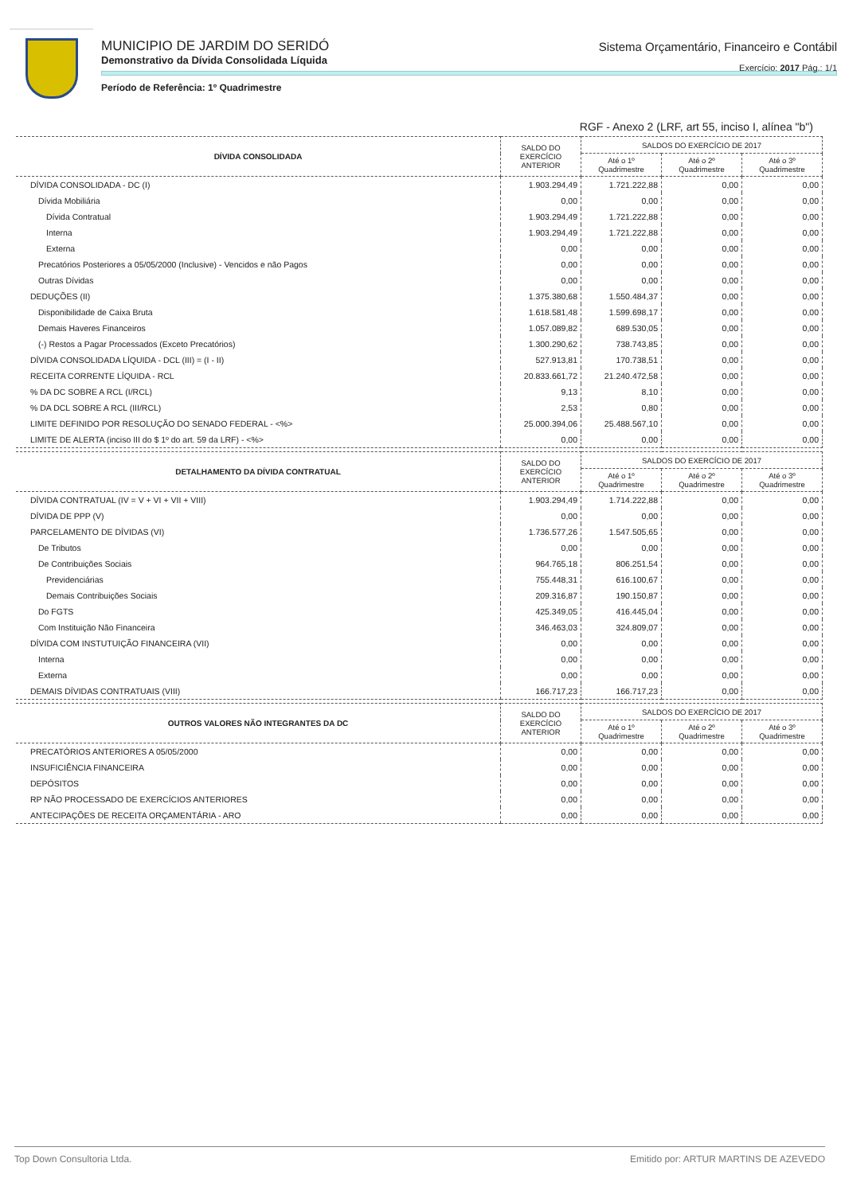MUNICIPIO DE JARDIM DO SERIDÓ
Demonstrativo da Dívida Consolidada Líquida
Período de Referência: 1º Quadrimestre
Sistema Orçamentário, Financeiro e Contábil
Exercício: 2017 Pág.: 1/1
RGF - Anexo 2 (LRF, art 55, inciso I, alínea "b")
| DÍVIDA CONSOLIDADA | SALDO DO EXERCÍCIO ANTERIOR | SALDOS DO EXERCÍCIO DE 2017 | | |
| --- | --- | --- | --- | --- |
| | | Até o 1º Quadrimestre | Até o 2º Quadrimestre | Até o 3º Quadrimestre |
| DÍVIDA CONSOLIDADA - DC (I) | 1.903.294,49 | 1.721.222,88 | 0,00 | 0,00 |
| Dívida Mobiliária | 0,00 | 0,00 | 0,00 | 0,00 |
| Dívida Contratual | 1.903.294,49 | 1.721.222,88 | 0,00 | 0,00 |
| Interna | 1.903.294,49 | 1.721.222,88 | 0,00 | 0,00 |
| Externa | 0,00 | 0,00 | 0,00 | 0,00 |
| Precatórios Posteriores a 05/05/2000 (Inclusive) - Vencidos e não Pagos | 0,00 | 0,00 | 0,00 | 0,00 |
| Outras Dívidas | 0,00 | 0,00 | 0,00 | 0,00 |
| DEDUÇÕES (II) | 1.375.380,68 | 1.550.484,37 | 0,00 | 0,00 |
| Disponibilidade de Caixa Bruta | 1.618.581,48 | 1.599.698,17 | 0,00 | 0,00 |
| Demais Haveres Financeiros | 1.057.089,82 | 689.530,05 | 0,00 | 0,00 |
| (-) Restos a Pagar Processados (Exceto Precatórios) | 1.300.290,62 | 738.743,85 | 0,00 | 0,00 |
| DÍVIDA CONSOLIDADA LÍQUIDA - DCL (III) = (I - II) | 527.913,81 | 170.738,51 | 0,00 | 0,00 |
| RECEITA CORRENTE LÍQUIDA - RCL | 20.833.661,72 | 21.240.472,58 | 0,00 | 0,00 |
| % DA DC SOBRE A RCL (I/RCL) | 9,13 | 8,10 | 0,00 | 0,00 |
| % DA DCL SOBRE A RCL (III/RCL) | 2,53 | 0,80 | 0,00 | 0,00 |
| LIMITE DEFINIDO POR RESOLUÇÃO DO SENADO FEDERAL - <%> | 25.000.394,06 | 25.488.567,10 | 0,00 | 0,00 |
| LIMITE DE ALERTA (inciso III do $ 1º do art. 59 da LRF) - <%> | 0,00 | 0,00 | 0,00 | 0,00 |
| DETALHAMENTO DA DÍVIDA CONTRATUAL | SALDO DO EXERCÍCIO ANTERIOR | SALDOS DO EXERCÍCIO DE 2017 | | |
| --- | --- | --- | --- | --- |
| | | Até o 1º Quadrimestre | Até o 2º Quadrimestre | Até o 3º Quadrimestre |
| DÍVIDA CONTRATUAL (IV = V + VI + VII + VIII) | 1.903.294,49 | 1.714.222,88 | 0,00 | 0,00 |
| DÍVIDA DE PPP (V) | 0,00 | 0,00 | 0,00 | 0,00 |
| PARCELAMENTO DE DÍVIDAS (VI) | 1.736.577,26 | 1.547.505,65 | 0,00 | 0,00 |
| De Tributos | 0,00 | 0,00 | 0,00 | 0,00 |
| De Contribuições Sociais | 964.765,18 | 806.251,54 | 0,00 | 0,00 |
| Previdenciárias | 755.448,31 | 616.100,67 | 0,00 | 0,00 |
| Demais Contribuições Sociais | 209.316,87 | 190.150,87 | 0,00 | 0,00 |
| Do FGTS | 425.349,05 | 416.445,04 | 0,00 | 0,00 |
| Com Instituição Não Financeira | 346.463,03 | 324.809,07 | 0,00 | 0,00 |
| DÍVIDA COM INSTUTUIÇÃO FINANCEIRA (VII) | 0,00 | 0,00 | 0,00 | 0,00 |
| Interna | 0,00 | 0,00 | 0,00 | 0,00 |
| Externa | 0,00 | 0,00 | 0,00 | 0,00 |
| DEMAIS DÍVIDAS CONTRATUAIS (VIII) | 166.717,23 | 166.717,23 | 0,00 | 0,00 |
| OUTROS VALORES NÃO INTEGRANTES DA DC | SALDO DO EXERCÍCIO ANTERIOR | SALDOS DO EXERCÍCIO DE 2017 | | |
| --- | --- | --- | --- | --- |
| | | Até o 1º Quadrimestre | Até o 2º Quadrimestre | Até o 3º Quadrimestre |
| PRECATÓRIOS ANTERIORES A 05/05/2000 | 0,00 | 0,00 | 0,00 | 0,00 |
| INSUFICIÊNCIA FINANCEIRA | 0,00 | 0,00 | 0,00 | 0,00 |
| DEPÓSITOS | 0,00 | 0,00 | 0,00 | 0,00 |
| RP NÃO PROCESSADO DE EXERCÍCIOS ANTERIORES | 0,00 | 0,00 | 0,00 | 0,00 |
| ANTECIPAÇÕES DE RECEITA ORÇAMENTÁRIA - ARO | 0,00 | 0,00 | 0,00 | 0,00 |
Top Down Consultoria Ltda. Emitido por: ARTUR MARTINS DE AZEVEDO